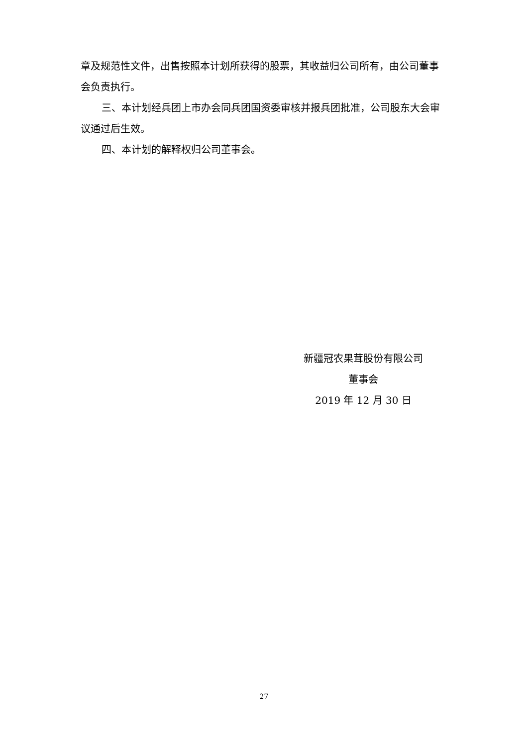章及规范性文件，出售按照本计划所获得的股票，其收益归公司所有，由公司董事会负责执行。
三、本计划经兵团上市办会同兵团国资委审核并报兵团批准，公司股东大会审议通过后生效。
四、本计划的解释权归公司董事会。
新疆冠农果茸股份有限公司
董事会
2019 年 12 月 30 日
27